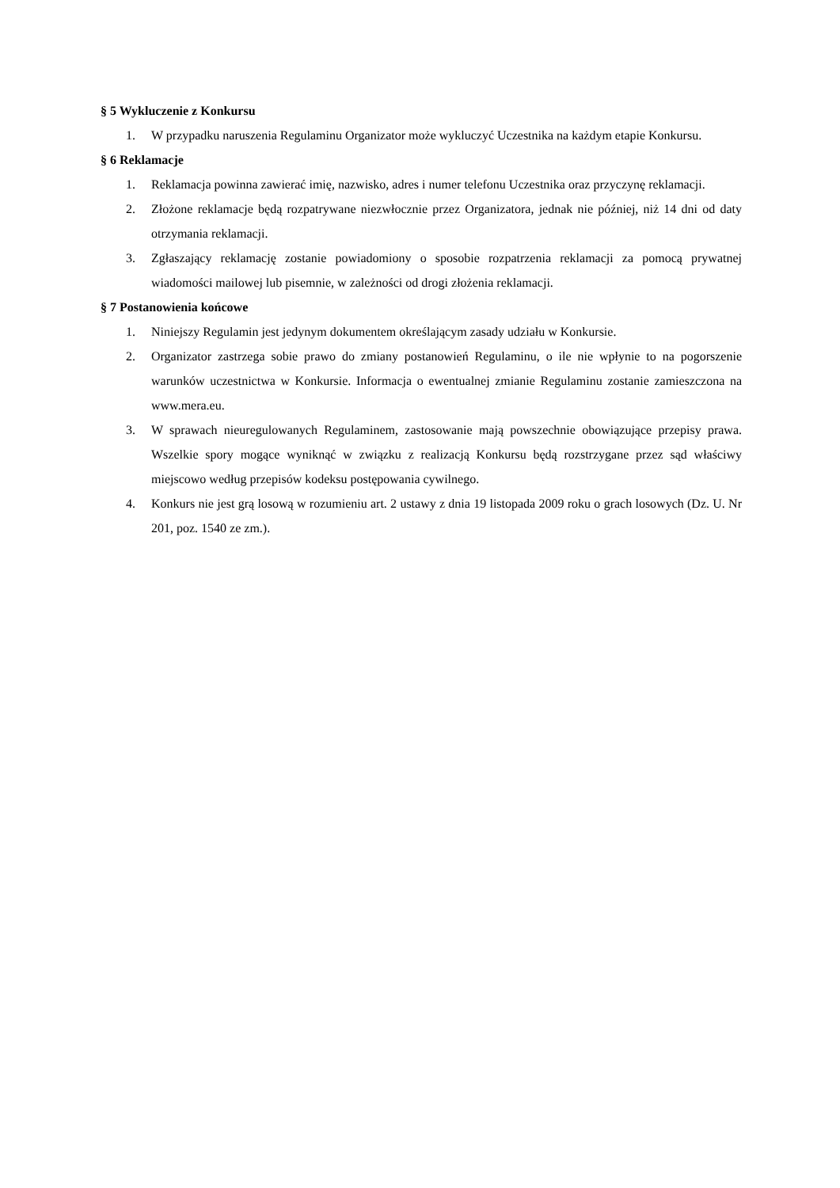§ 5 Wykluczenie z Konkursu
1. W przypadku naruszenia Regulaminu Organizator może wykluczyć Uczestnika na każdym etapie Konkursu.
§ 6 Reklamacje
1. Reklamacja powinna zawierać imię, nazwisko, adres i numer telefonu Uczestnika oraz przyczynę reklamacji.
2. Złożone reklamacje będą rozpatrywane niezwłocznie przez Organizatora, jednak nie później, niż 14 dni od daty otrzymania reklamacji.
3. Zgłaszający reklamację zostanie powiadomiony o sposobie rozpatrzenia reklamacji za pomocą prywatnej wiadomości mailowej lub pisemnie, w zależności od drogi złożenia reklamacji.
§ 7 Postanowienia końcowe
1. Niniejszy Regulamin jest jedynym dokumentem określającym zasady udziału w Konkursie.
2. Organizator zastrzega sobie prawo do zmiany postanowień Regulaminu, o ile nie wpłynie to na pogorszenie warunków uczestnictwa w Konkursie. Informacja o ewentualnej zmianie Regulaminu zostanie zamieszczona na www.mera.eu.
3. W sprawach nieuregulowanych Regulaminem, zastosowanie mają powszechnie obowiązujące przepisy prawa. Wszelkie spory mogące wyniknąć w związku z realizacją Konkursu będą rozstrzygane przez sąd właściwy miejscowo według przepisów kodeksu postępowania cywilnego.
4. Konkurs nie jest grą losową w rozumieniu art. 2 ustawy z dnia 19 listopada 2009 roku o grach losowych (Dz. U. Nr 201, poz. 1540 ze zm.).